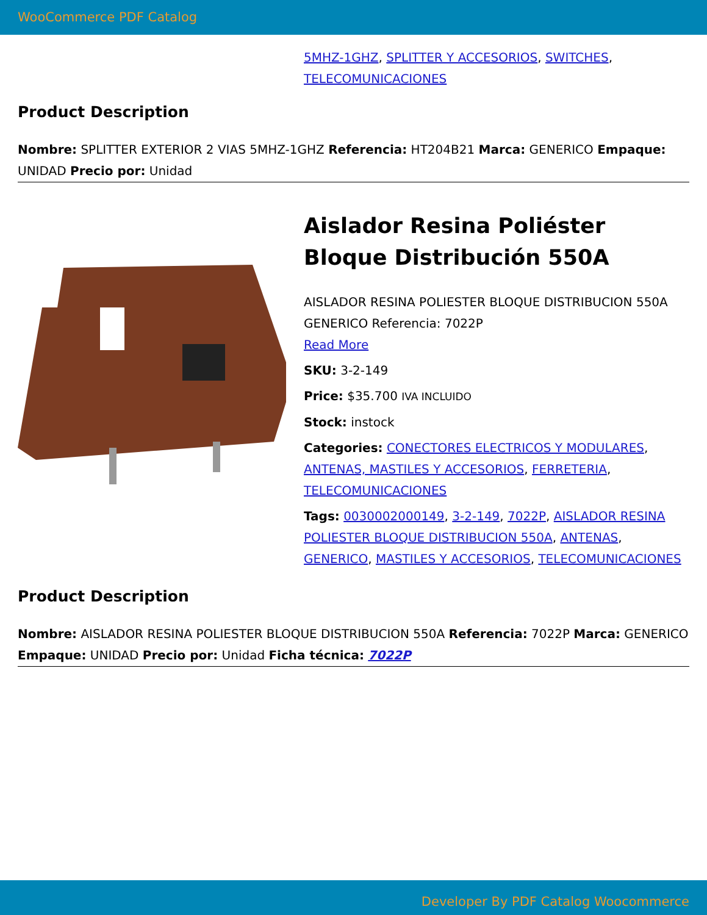WooCommerce PDF Catalog
5MHZ-1GHZ, SPLITTER Y ACCESORIOS, SWITCHES, TELECOMUNICACIONES
Product Description
Nombre: SPLITTER EXTERIOR 2 VIAS 5MHZ-1GHZ Referencia: HT204B21 Marca: GENERICO Empaque: UNIDAD Precio por: Unidad
Aislador Resina Poliéster Bloque Distribución 550A
AISLADOR RESINA POLIESTER BLOQUE DISTRIBUCION 550A GENERICO Referencia: 7022P
Read More
SKU: 3-2-149
Price: $35.700 IVA INCLUIDO
Stock: instock
Categories: CONECTORES ELECTRICOS Y MODULARES, ANTENAS, MASTILES Y ACCESORIOS, FERRETERIA, TELECOMUNICACIONES
Tags: 0030002000149, 3-2-149, 7022P, AISLADOR RESINA POLIESTER BLOQUE DISTRIBUCION 550A, ANTENAS, GENERICO, MASTILES Y ACCESORIOS, TELECOMUNICACIONES
Product Description
Nombre: AISLADOR RESINA POLIESTER BLOQUE DISTRIBUCION 550A Referencia: 7022P Marca: GENERICO Empaque: UNIDAD Precio por: Unidad Ficha técnica: 7022P
Developer By PDF Catalog Woocommerce